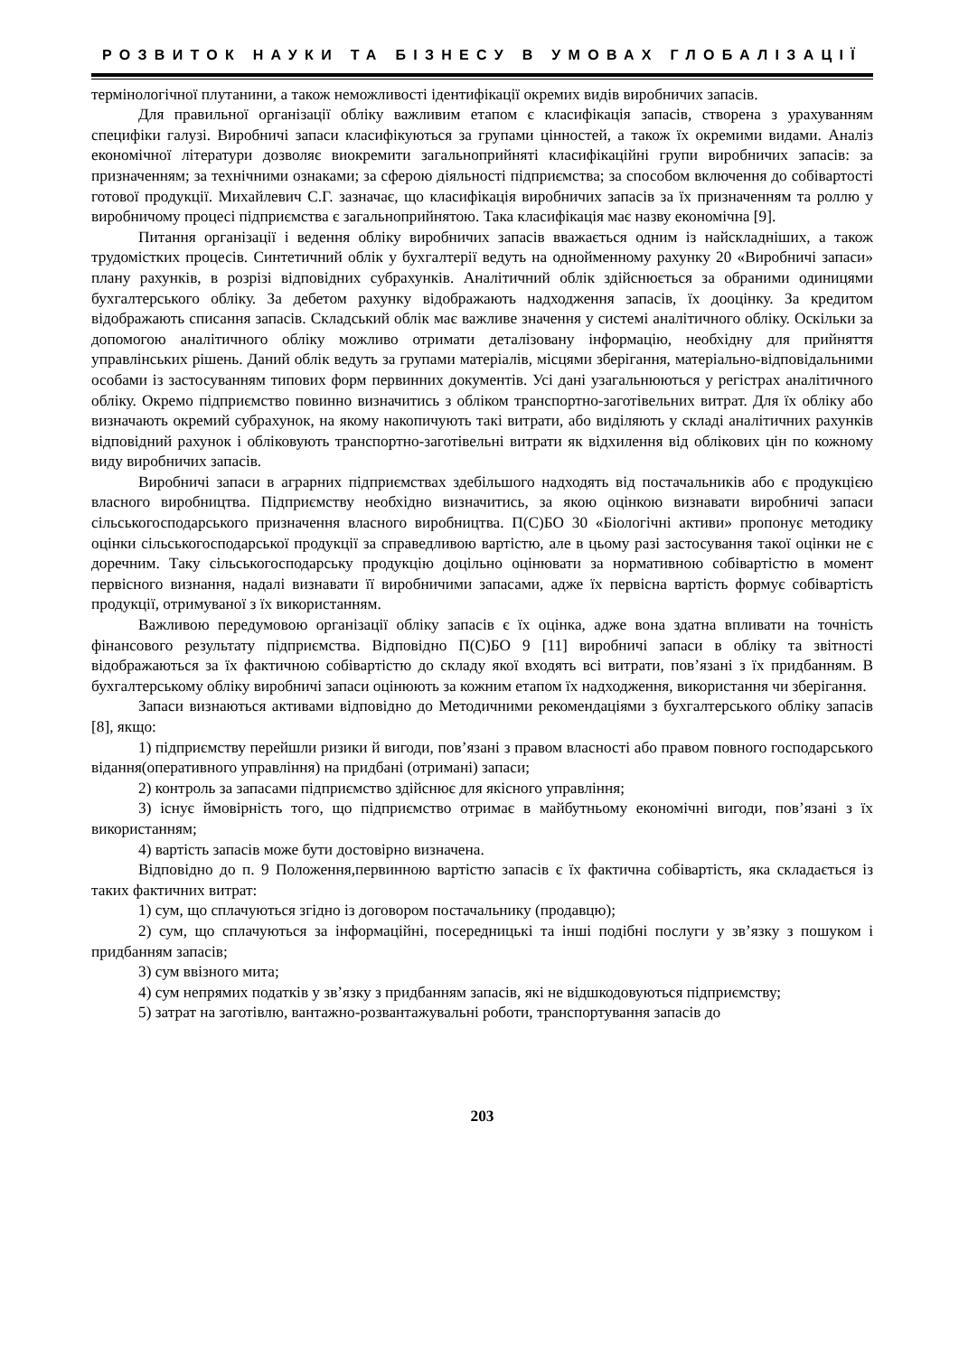РОЗВИТОК НАУКИ ТА БІЗНЕСУ В УМОВАХ ГЛОБАЛІЗАЦІЇ
термінологічної плутанини, а також неможливості ідентифікації окремих видів виробничих запасів.
Для правильної організації обліку важливим етапом є класифікація запасів, створена з урахуванням специфіки галузі. Виробничі запаси класифікуються за групами цінностей, а також їх окремими видами. Аналіз економічної літератури дозволяє виокремити загальноприйняті класифікаційні групи виробничих запасів: за призначенням; за технічними ознаками; за сферою діяльності підприємства; за способом включення до собівартості готової продукції. Михайлевич С.Г. зазначає, що класифікація виробничих запасів за їх призначенням та роллю у виробничому процесі підприємства є загальноприйнятою. Така класифікація має назву економічна [9].
Питання організації і ведення обліку виробничих запасів вважається одним із найскладніших, а також трудомістких процесів. Синтетичний облік у бухгалтерії ведуть на однойменному рахунку 20 «Виробничі запаси» плану рахунків, в розрізі відповідних субрахунків. Аналітичний облік здійснюється за обраними одиницями бухгалтерського обліку. За дебетом рахунку відображають надходження запасів, їх дооцінку. За кредитом відображають списання запасів. Складський облік має важливе значення у системі аналітичного обліку. Оскільки за допомогою аналітичного обліку можливо отримати деталізовану інформацію, необхідну для прийняття управлінських рішень. Даний облік ведуть за групами матеріалів, місцями зберігання, матеріально-відповідальними особами із застосуванням типових форм первинних документів. Усі дані узагальнюються у регістрах аналітичного обліку. Окремо підприємство повинно визначитись з обліком транспортно-заготівельних витрат. Для їх обліку або визначають окремий субрахунок, на якому накопичують такі витрати, або виділяють у складі аналітичних рахунків відповідний рахунок і обліковують транспортно-заготівельні витрати як відхилення від облікових цін по кожному виду виробничих запасів.
Виробничі запаси в аграрних підприємствах здебільшого надходять від постачальників або є продукцією власного виробництва. Підприємству необхідно визначитись, за якою оцінкою визнавати виробничі запаси сільськогосподарського призначення власного виробництва. П(С)БО 30 «Біологічні активи» пропонує методику оцінки сільськогосподарської продукції за справедливою вартістю, але в цьому разі застосування такої оцінки не є доречним. Таку сільськогосподарську продукцію доцільно оцінювати за нормативною собівартістю в момент первісного визнання, надалі визнавати її виробничими запасами, адже їх первісна вартість формує собівартість продукції, отримуваної з їх використанням.
Важливою передумовою організації обліку запасів є їх оцінка, адже вона здатна впливати на точність фінансового результату підприємства. Відповідно П(С)БО 9 [11] виробничі запаси в обліку та звітності відображаються за їх фактичною собівартістю до складу якої входять всі витрати, пов’язані з їх придбанням. В бухгалтерському обліку виробничі запаси оцінюють за кожним етапом їх надходження, використання чи зберігання.
Запаси визнаються активами відповідно до Методичними рекомендаціями з бухгалтерського обліку запасів [8], якщо:
1) підприємству перейшли ризики й вигоди, пов’язані з правом власності або правом повного господарського відання(оперативного управління) на придбані (отримані) запаси;
2) контроль за запасами підприємство здійснює для якісного управління;
3) існує ймовірність того, що підприємство отримає в майбутньому економічні вигоди, пов’язані з їх використанням;
4) вартість запасів може бути достовірно визначена.
Відповідно до п. 9 Положення,первинною вартістю запасів є їх фактична собівартість, яка складається із таких фактичних витрат:
1) сум, що сплачуються згідно із договором постачальнику (продавцю);
2) сум, що сплачуються за інформаційні, посередницькі та інші подібні послуги у зв’язку з пошуком і придбанням запасів;
3) сум ввізного мита;
4) сум непрямих податків у зв’язку з придбанням запасів, які не відшкодовуються підприємству;
5) затрат на заготівлю, вантажно-розвантажувальні роботи, транспортування запасів до
203